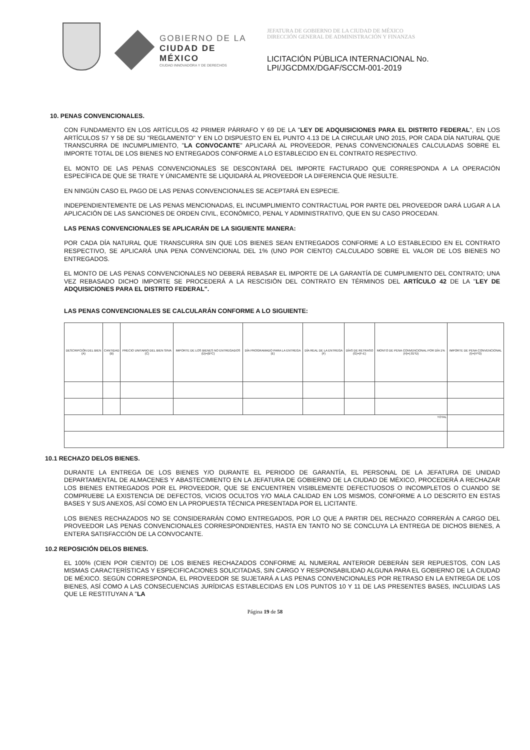GOBIERNO DE LA
CIUDAD DE MÉXICO
CIUDAD INNOVADORA Y DE DERECHOS
JEFATURA DE GOBIERNO DE LA CIUDAD DE MÉXICO
DIRECCIÓN GENERAL DE ADMINISTRACIÓN Y FINANZAS
LICITACIÓN PÚBLICA INTERNACIONAL No.
LPI/JGCDMX/DGAF/SCCM-001-2019
10. PENAS CONVENCIONALES.
CON FUNDAMENTO EN LOS ARTÍCULOS 42 PRIMER PÁRRAFO Y 69 DE LA "LEY DE ADQUISICIONES PARA EL DISTRITO FEDERAL", EN LOS ARTÍCULOS 57 Y 58 DE SU "REGLAMENTO" Y EN LO DISPUESTO EN EL PUNTO 4.13 DE LA CIRCULAR UNO 2015, POR CADA DÍA NATURAL QUE TRANSCURRA DE INCUMPLIMIENTO, "LA CONVOCANTE" APLICARÁ AL PROVEEDOR, PENAS CONVENCIONALES CALCULADAS SOBRE EL IMPORTE TOTAL DE LOS BIENES NO ENTREGADOS CONFORME A LO ESTABLECIDO EN EL CONTRATO RESPECTIVO.
EL MONTO DE LAS PENAS CONVENCIONALES SE DESCONTARÁ DEL IMPORTE FACTURADO QUE CORRESPONDA A LA OPERACIÓN ESPECÍFICA DE QUE SE TRATE Y ÚNICAMENTE SE LIQUIDARÁ AL PROVEEDOR LA DIFERENCIA QUE RESULTE.
EN NINGÚN CASO EL PAGO DE LAS PENAS CONVENCIONALES SE ACEPTARÁ EN ESPECIE.
INDEPENDIENTEMENTE DE LAS PENAS MENCIONADAS, EL INCUMPLIMIENTO CONTRACTUAL POR PARTE DEL PROVEEDOR DARÁ LUGAR A LA APLICACIÓN DE LAS SANCIONES DE ORDEN CIVIL, ECONÓMICO, PENAL Y ADMINISTRATIVO, QUE EN SU CASO PROCEDAN.
LAS PENAS CONVENCIONALES SE APLICARÁN DE LA SIGUIENTE MANERA:
POR CADA DÍA NATURAL QUE TRANSCURRA SIN QUE LOS BIENES SEAN ENTREGADOS CONFORME A LO ESTABLECIDO EN EL CONTRATO RESPECTIVO, SE APLICARÁ UNA PENA CONVENCIONAL DEL 1% (UNO POR CIENTO) CALCULADO SOBRE EL VALOR DE LOS BIENES NO ENTREGADOS.
EL MONTO DE LAS PENAS CONVENCIONALES NO DEBERÁ REBASAR EL IMPORTE DE LA GARANTÍA DE CUMPLIMIENTO DEL CONTRATO; UNA VEZ REBASADO DICHO IMPORTE SE PROCEDERÁ A LA RESCISIÓN DEL CONTRATO EN TÉRMINOS DEL ARTÍCULO 42 DE LA "LEY DE ADQUISICIONES PARA EL DISTRITO FEDERAL".
LAS PENAS CONVENCIONALES SE CALCULARÁN CONFORME A LO SIGUIENTE:
| DESCRIPCIÓN DEL BIEN (A) | CANTIDAD (B) | PRECIO UNITARIO DEL BIEN S/IVA (C) | IMPORTE DE LOS BIENES NO ENTREGADOS (D)=(B*C) | DÍA PROGRAMADO PARA LA ENTREGA (E) | DÍA REAL DE LA ENTREGA (F) | DÍAS DE RETRASO (G)=(F-E) | MONTO DE PENA CONVENCIONAL POR DÍA 1% (H)=(.01*D) | IMPORTE DE PENA CONVENCIONAL (I)=(H*G) |
| TOTAL | | | | | | | | |
10.1 RECHAZO DELOS BIENES.
DURANTE LA ENTREGA DE LOS BIENES Y/O DURANTE EL PERIODO DE GARANTÍA, EL PERSONAL DE LA JEFATURA DE UNIDAD DEPARTAMENTAL DE ALMACENES Y ABASTECIMIENTO EN LA JEFATURA DE GOBIERNO DE LA CIUDAD DE MÉXICO, PROCEDERÁ A RECHAZAR LOS BIENES ENTREGADOS POR EL PROVEEDOR, QUE SE ENCUENTREN VISIBLEMENTE DEFECTUOSOS O INCOMPLETOS O CUANDO SE COMPRUEBE LA EXISTENCIA DE DEFECTOS, VICIOS OCULTOS Y/O MALA CALIDAD EN LOS MISMOS, CONFORME A LO DESCRITO EN ESTAS BASES Y SUS ANEXOS, ASÍ COMO EN LA PROPUESTA TÉCNICA PRESENTADA POR EL LICITANTE.
LOS BIENES RECHAZADOS NO SE CONSIDERARÁN COMO ENTREGADOS, POR LO QUE A PARTIR DEL RECHAZO CORRERÁN A CARGO DEL PROVEEDOR LAS PENAS CONVENCIONALES CORRESPONDIENTES, HASTA EN TANTO NO SE CONCLUYA LA ENTREGA DE DICHOS BIENES, A ENTERA SATISFACCIÓN DE LA CONVOCANTE.
10.2 REPOSICIÓN DELOS BIENES.
EL 100% (CIEN POR CIENTO) DE LOS BIENES RECHAZADOS CONFORME AL NUMERAL ANTERIOR DEBERÁN SER REPUESTOS, CON LAS MISMAS CARACTERÍSTICAS Y ESPECIFICACIONES SOLICITADAS, SIN CARGO Y RESPONSABILIDAD ALGUNA PARA EL GOBIERNO DE LA CIUDAD DE MÉXICO. SEGÚN CORRESPONDA, EL PROVEEDOR SE SUJETARÁ A LAS PENAS CONVENCIONALES POR RETRASO EN LA ENTREGA DE LOS BIENES, ASÍ COMO A LAS CONSECUENCIAS JURÍDICAS ESTABLECIDAS EN LOS PUNTOS 10 Y 11 DE LAS PRESENTES BASES, INCLUIDAS LAS QUE LE RESTITUYAN A "LA
Página 19 de 58